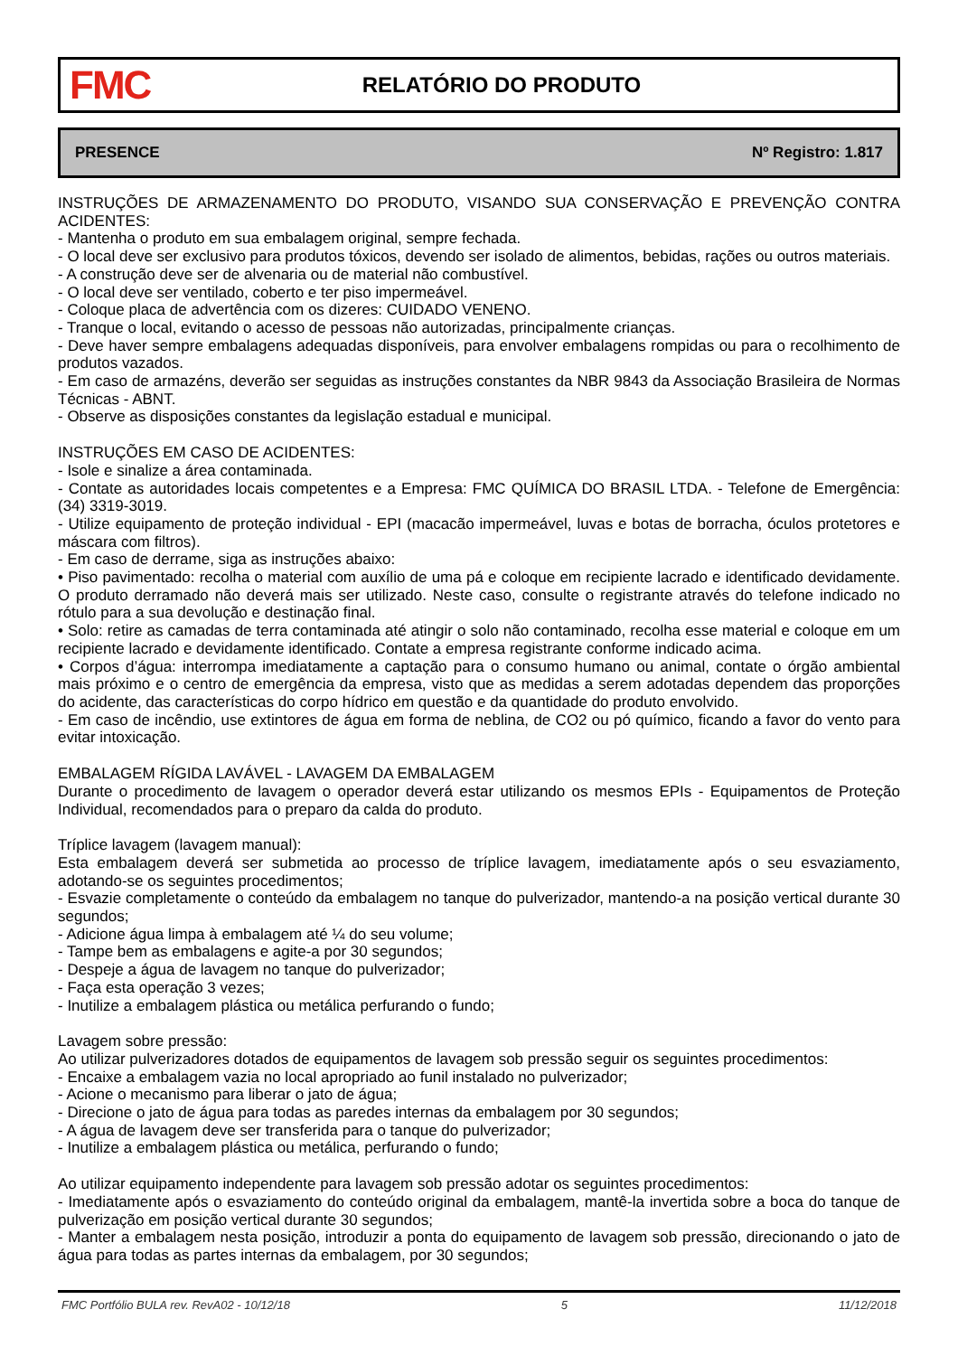FMC
RELATÓRIO DO PRODUTO
PRESENCE Nº Registro: 1.817
INSTRUÇÕES DE ARMAZENAMENTO DO PRODUTO, VISANDO SUA CONSERVAÇÃO E PREVENÇÃO CONTRA ACIDENTES:
- Mantenha o produto em sua embalagem original, sempre fechada.
- O local deve ser exclusivo para produtos tóxicos, devendo ser isolado de alimentos, bebidas, rações ou outros materiais.
- A construção deve ser de alvenaria ou de material não combustível.
- O local deve ser ventilado, coberto e ter piso impermeável.
- Coloque placa de advertência com os dizeres: CUIDADO VENENO.
- Tranque o local, evitando o acesso de pessoas não autorizadas, principalmente crianças.
- Deve haver sempre embalagens adequadas disponíveis, para envolver embalagens rompidas ou para o recolhimento de produtos vazados.
- Em caso de armazéns, deverão ser seguidas as instruções constantes da NBR 9843 da Associação Brasileira de Normas Técnicas - ABNT.
- Observe as disposições constantes da legislação estadual e municipal.
INSTRUÇÕES EM CASO DE ACIDENTES:
- Isole e sinalize a área contaminada.
- Contate as autoridades locais competentes e a Empresa: FMC QUÍMICA DO BRASIL LTDA. - Telefone de Emergência: (34) 3319-3019.
- Utilize equipamento de proteção individual - EPI (macacão impermeável, luvas e botas de borracha, óculos protetores e máscara com filtros).
- Em caso de derrame, siga as instruções abaixo:
• Piso pavimentado: recolha o material com auxílio de uma pá e coloque em recipiente lacrado e identificado devidamente. O produto derramado não deverá mais ser utilizado. Neste caso, consulte o registrante através do telefone indicado no rótulo para a sua devolução e destinação final.
• Solo: retire as camadas de terra contaminada até atingir o solo não contaminado, recolha esse material e coloque em um recipiente lacrado e devidamente identificado. Contate a empresa registrante conforme indicado acima.
• Corpos d’água: interrompa imediatamente a captação para o consumo humano ou animal, contate o órgão ambiental mais próximo e o centro de emergência da empresa, visto que as medidas a serem adotadas dependem das proporções do acidente, das características do corpo hídrico em questão e da quantidade do produto envolvido.
- Em caso de incêndio, use extintores de água em forma de neblina, de CO2 ou pó químico, ficando a favor do vento para evitar intoxicação.
EMBALAGEM RÍGIDA LAVÁVEL - LAVAGEM DA EMBALAGEM
Durante o procedimento de lavagem o operador deverá estar utilizando os mesmos EPIs - Equipamentos de Proteção Individual, recomendados para o preparo da calda do produto.
Tríplice lavagem (lavagem manual):
Esta embalagem deverá ser submetida ao processo de tríplice lavagem, imediatamente após o seu esvaziamento, adotando-se os seguintes procedimentos;
- Esvazie completamente o conteúdo da embalagem no tanque do pulverizador, mantendo-a na posição vertical durante 30 segundos;
- Adicione água limpa à embalagem até ¼ do seu volume;
- Tampe bem as embalagens e agite-a por 30 segundos;
- Despeje a água de lavagem no tanque do pulverizador;
- Faça esta operação 3 vezes;
- Inutilize a embalagem plástica ou metálica perfurando o fundo;
Lavagem sobre pressão:
Ao utilizar pulverizadores dotados de equipamentos de lavagem sob pressão seguir os seguintes procedimentos:
- Encaixe a embalagem vazia no local apropriado ao funil instalado no pulverizador;
- Acione o mecanismo para liberar o jato de água;
- Direcione o jato de água para todas as paredes internas da embalagem por 30 segundos;
- A água de lavagem deve ser transferida para o tanque do pulverizador;
- Inutilize a embalagem plástica ou metálica, perfurando o fundo;
Ao utilizar equipamento independente para lavagem sob pressão adotar os seguintes procedimentos:
- Imediatamente após o esvaziamento do conteúdo original da embalagem, mantê-la invertida sobre a boca do tanque de pulverização em posição vertical durante 30 segundos;
- Manter a embalagem nesta posição, introduzir a ponta do equipamento de lavagem sob pressão, direcionando o jato de água para todas as partes internas da embalagem, por 30 segundos;
FMC Portfólio BULA rev. RevA02 - 10/12/18 5 11/12/2018